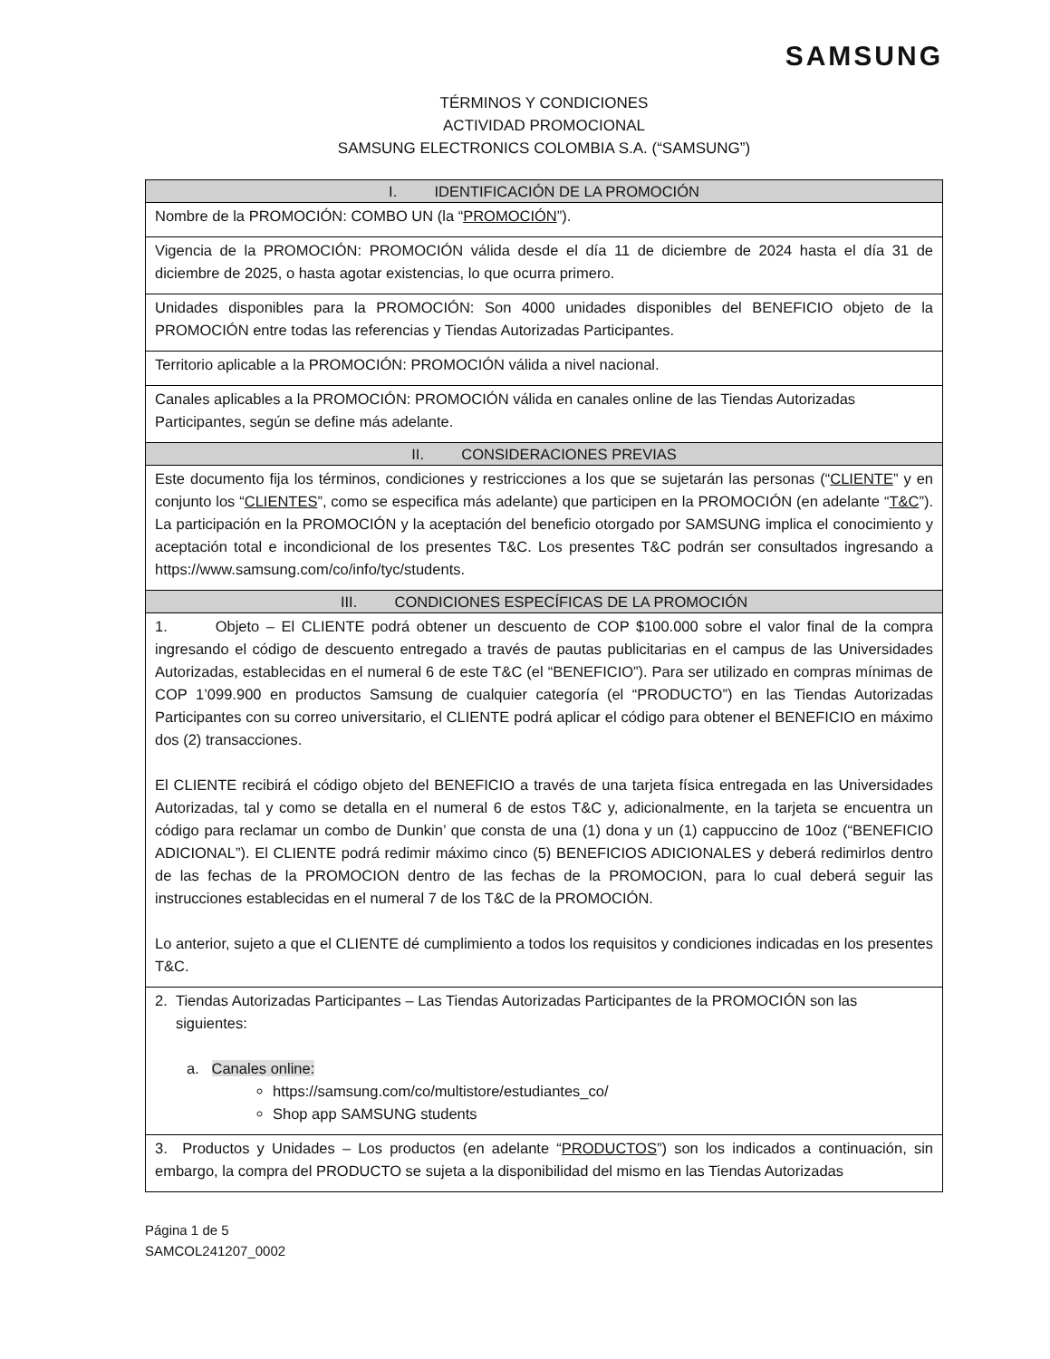SAMSUNG
TÉRMINOS Y CONDICIONES
ACTIVIDAD PROMOCIONAL
SAMSUNG ELECTRONICS COLOMBIA S.A. (“SAMSUNG”)
| I. IDENTIFICACIÓN DE LA PROMOCIÓN |
| --- |
| Nombre de la PROMOCIÓN: COMBO UN (la “ PROMOCIÓN ”). |
| Vigencia de la PROMOCIÓN: PROMOCIÓN válida desde el día 11 de diciembre de 2024 hasta el día 31 de diciembre de 2025, o hasta agotar existencias, lo que ocurra primero. |
| Unidades disponibles para la PROMOCIÓN: Son 4000 unidades disponibles del BENEFICIO objeto de la PROMOCIÓN entre todas las referencias y Tiendas Autorizadas Participantes. |
| Territorio aplicable a la PROMOCIÓN: PROMOCIÓN válida a nivel nacional. |
| Canales aplicables a la PROMOCIÓN: PROMOCIÓN válida en canales online de las Tiendas Autorizadas Participantes, según se define más adelante. |
| II. CONSIDERACIONES PREVIAS |
| Este documento fija los términos, condiciones y restricciones a los que se sujetarán las personas (“ CLIENTE ” y en conjunto los “ CLIENTES ”, como se especifica más adelante) que participen en la PROMOCIÓN (en adelante “ T&C ”). La participación en la PROMOCIÓN y la aceptación del beneficio otorgado por SAMSUNG implica el conocimiento y aceptación total e incondicional de los presentes T&C. Los presentes T&C podrán ser consultados ingresando a https://www.samsung.com/co/info/tyc/students. |
| III. CONDICIONES ESPECÍFICAS DE LA PROMOCIÓN |
| 1. Objeto – El CLIENTE podrá obtener un descuento de COP $100.000 sobre el valor final de la compra ingresando el código de descuento entregado a través de pautas publicitarias en el campus de las Universidades Autorizadas, establecidas en el numeral 6 de este T&C (el “BENEFICIO”). Para ser utilizado en compras mínimas de COP 1’099.900 en productos Samsung de cualquier categoría (el “PRODUCTO”) en las Tiendas Autorizadas Participantes con su correo universitario, el CLIENTE podrá aplicar el código para obtener el BENEFICIO en máximo dos (2) transacciones. El CLIENTE recibirá el código objeto del BENEFICIO a través de una tarjeta física entregada en las Universidades Autorizadas, tal y como se detalla en el numeral 6 de estos T&C y, adicionalmente, en la tarjeta se encuentra un código para reclamar un combo de Dunkin’ que consta de una (1) dona y un (1) cappuccino de 10oz (“BENEFICIO ADICIONAL”). El CLIENTE podrá redimir máximo cinco (5) BENEFICIOS ADICIONALES y deberá redimirlos dentro de las fechas de la PROMOCION dentro de las fechas de la PROMOCION, para lo cual deberá seguir las instrucciones establecidas en el numeral 7 de los T&C de la PROMOCIÓN. Lo anterior, sujeto a que el CLIENTE dé cumplimiento a todos los requisitos y condiciones indicadas en los presentes T&C. |
| 2. Tiendas Autorizadas Participantes – Las Tiendas Autorizadas Participantes de la PROMOCIÓN son las siguientes: a. Canales online: https://samsung.com/co/multistore/estudiantes_co/ Shop app SAMSUNG students |
| 3. Productos y Unidades – Los productos (en adelante “ PRODUCTOS ”) son los indicados a continuación, sin embargo, la compra del PRODUCTO se sujeta a la disponibilidad del mismo en las Tiendas Autorizadas |
Página 1 de 5
SAMCOL241207_0002